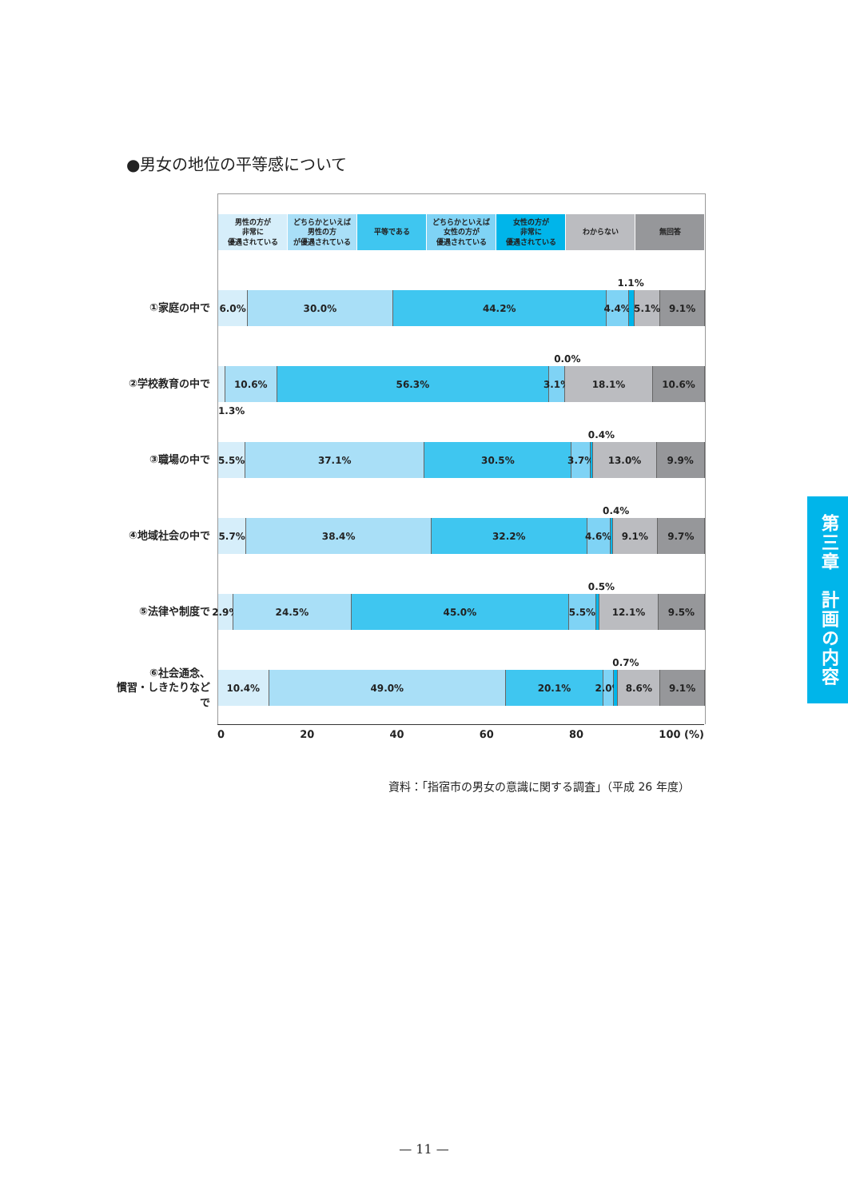●男女の地位の平等感について
男性の方が
非常に
優遇されている
どちらかといえば
男性の方
が優遇されている
平等である どちらかといえば
女性の方が
優遇されている
女性の方が
非常に
優遇されている
わからない 無回答
1.1%
①家庭の中で
6.0% 30.0% 44.2% 4.4% 5.1% 9.1%
0.0%
②学校教育の中で
10.6% 56.3% 3.1% 18.1% 10.6%
1.3%
0.4%
③職場の中で
5.5% 37.1% 30.5% 3.7% 13.0% 9.9%
0.4%
④地域社会の中で
5.7% 38.4% 32.2% 4.6% 9.1% 9.7%
0.5%
⑤法律や制度で
2.9% 24.5% 45.0% 5.5% 12.1% 9.5%
0.7%
⑥社会通念、
慣習・しきたりなどで
10.4% 49.0% 20.1% 2.0% 8.6% 9.1%
0 20 40 60 80 100 (%)
資料：「指宿市の男女の意識に関する調査」（平成 26 年度）
第三章　計画の内容
— 11 —